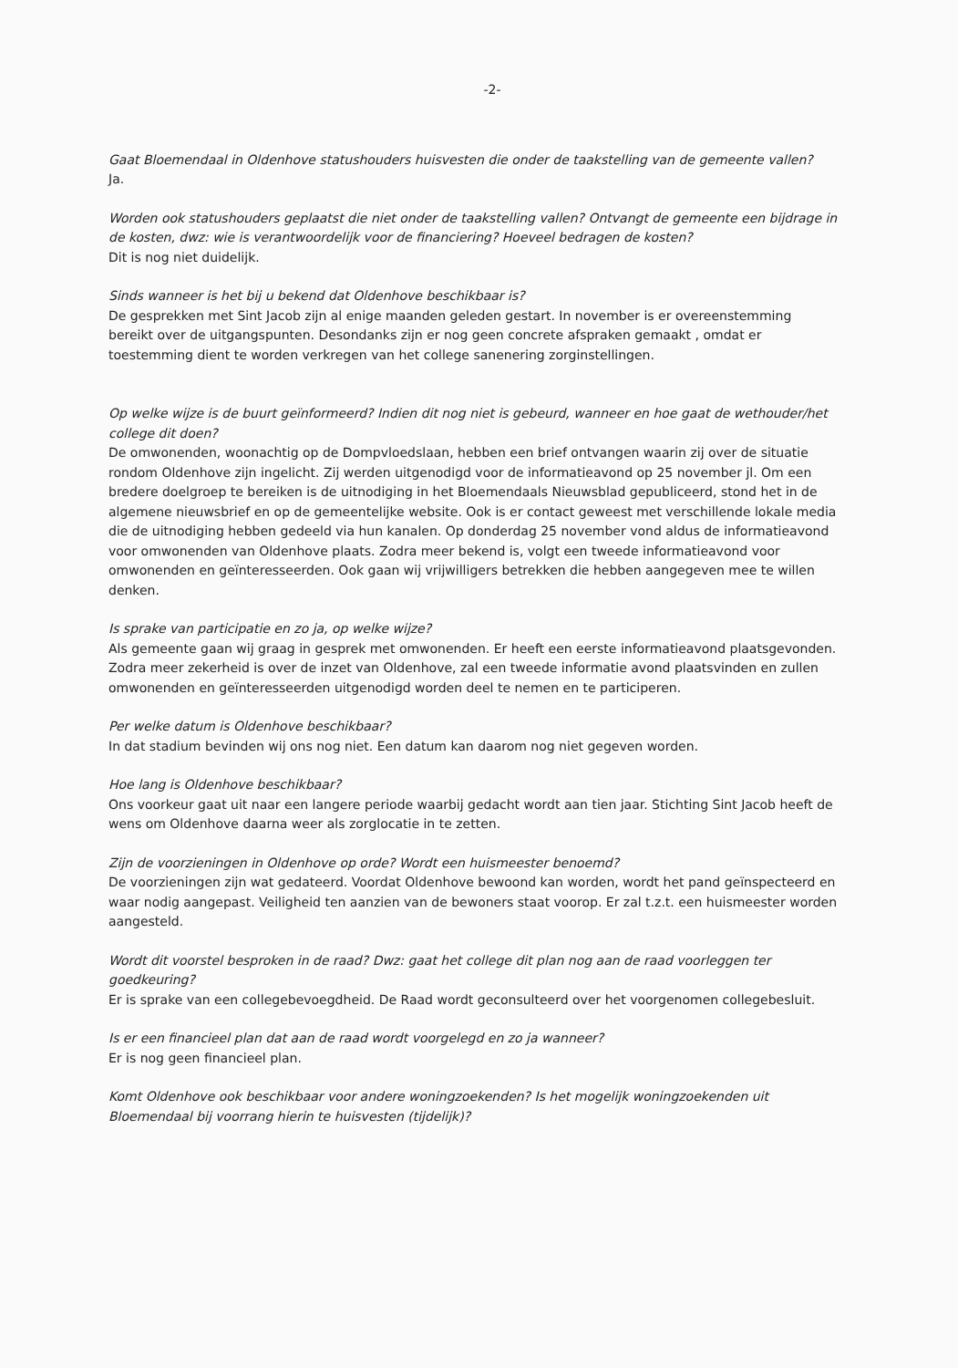-2-
Gaat Bloemendaal in Oldenhove statushouders huisvesten die onder de taakstelling van de gemeente vallen?
Ja.
Worden ook statushouders geplaatst die niet onder de taakstelling vallen? Ontvangt de gemeente een bijdrage in de kosten, dwz: wie is verantwoordelijk voor de financiering? Hoeveel bedragen de kosten?
Dit is nog niet duidelijk.
Sinds wanneer is het bij u bekend dat Oldenhove beschikbaar is?
De gesprekken met Sint Jacob zijn al enige maanden geleden gestart. In november is er overeenstemming bereikt over de uitgangspunten. Desondanks zijn er nog geen concrete afspraken gemaakt , omdat er toestemming dient te worden verkregen van het college sanenering zorginstellingen.
Op welke wijze is de buurt geïnformeerd? Indien dit nog niet is gebeurd, wanneer en hoe gaat de wethouder/het college dit doen?
De omwonenden, woonachtig op de Dompvloedslaan, hebben een brief ontvangen waarin zij over de situatie rondom Oldenhove zijn ingelicht. Zij werden uitgenodigd voor de informatieavond op 25 november jl. Om een bredere doelgroep te bereiken is de uitnodiging in het Bloemendaals Nieuwsblad gepubliceerd, stond het in de algemene nieuwsbrief en op de gemeentelijke website. Ook is er contact geweest met verschillende lokale media die de uitnodiging hebben gedeeld via hun kanalen. Op donderdag 25 november vond aldus de informatieavond voor omwonenden van Oldenhove plaats. Zodra meer bekend is, volgt een tweede informatieavond voor omwonenden en geïnteresseerden. Ook gaan wij vrijwilligers betrekken die hebben aangegeven mee te willen denken.
Is sprake van participatie en zo ja, op welke wijze?
Als gemeente gaan wij graag in gesprek met omwonenden. Er heeft een eerste informatieavond plaatsgevonden. Zodra meer zekerheid is over de inzet van Oldenhove, zal een tweede informatie avond plaatsvinden en zullen omwonenden en geïnteresseerden uitgenodigd worden deel te nemen en te participeren.
Per welke datum is Oldenhove beschikbaar?
In dat stadium bevinden wij ons nog niet. Een datum kan daarom nog niet gegeven worden.
Hoe lang is Oldenhove beschikbaar?
Ons voorkeur gaat uit naar een langere periode waarbij gedacht wordt aan tien jaar. Stichting Sint Jacob heeft de wens om Oldenhove daarna weer als zorglocatie in te zetten.
Zijn de voorzieningen in Oldenhove op orde? Wordt een huismeester benoemd?
De voorzieningen zijn wat gedateerd. Voordat Oldenhove bewoond kan worden, wordt het pand geïnspecteerd en waar nodig aangepast. Veiligheid ten aanzien van de bewoners staat voorop. Er zal t.z.t. een huismeester worden aangesteld.
Wordt dit voorstel besproken in de raad? Dwz: gaat het college dit plan nog aan de raad voorleggen ter goedkeuring?
Er is sprake van een collegebevoegdheid. De Raad wordt geconsulteerd over het voorgenomen collegebesluit.
Is er een financieel plan dat aan de raad wordt voorgelegd en zo ja wanneer?
Er is nog geen financieel plan.
Komt Oldenhove ook beschikbaar voor andere woningzoekenden? Is het mogelijk woningzoekenden uit Bloemendaal bij voorrang hierin te huisvesten (tijdelijk)?